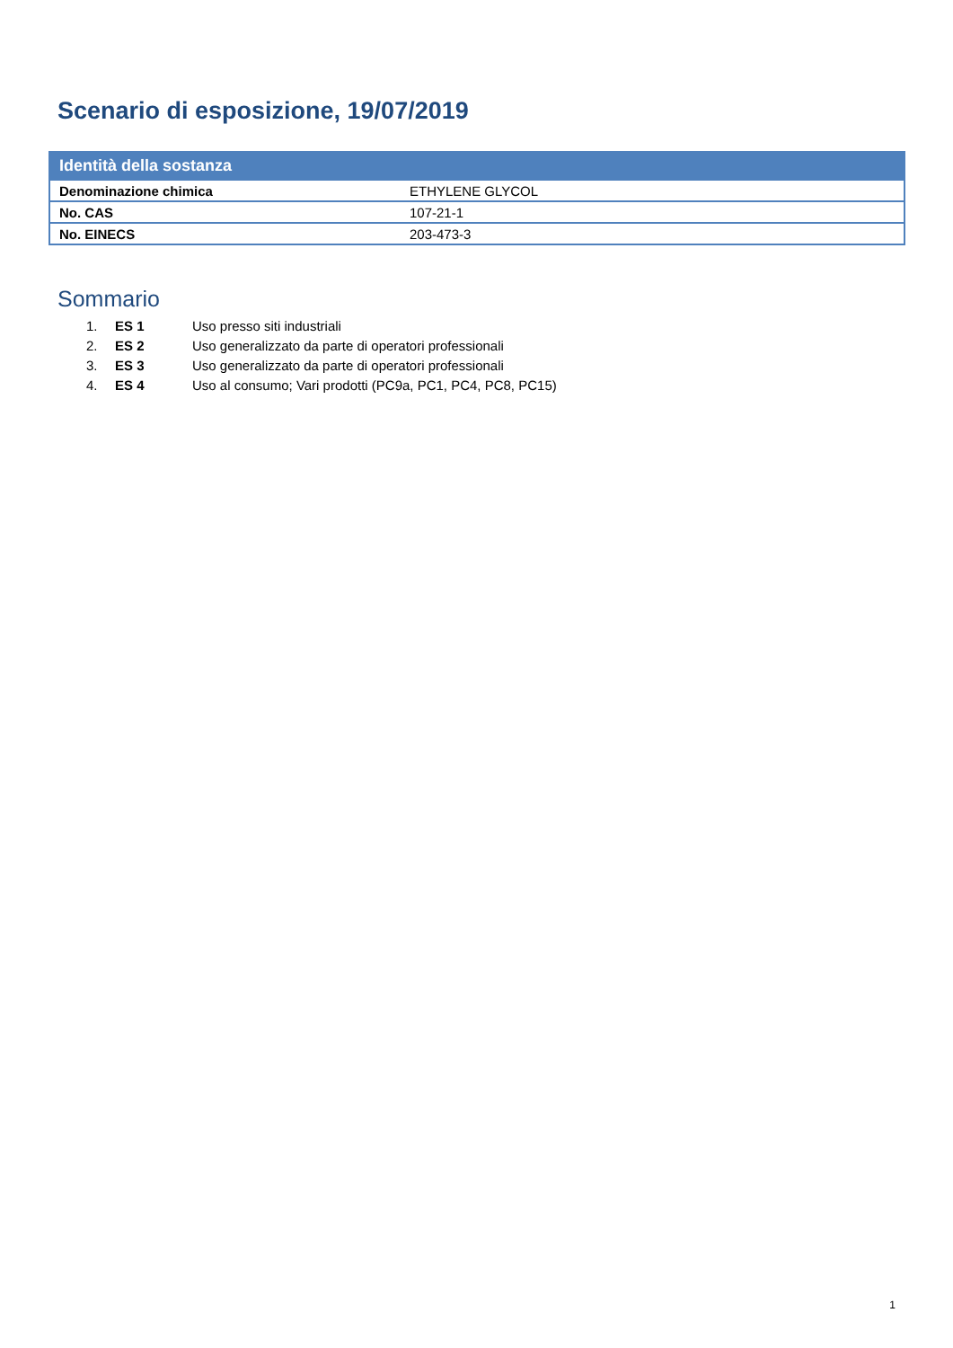Scenario di esposizione, 19/07/2019
| Identità della sostanza | |
| --- | --- |
| Denominazione chimica | ETHYLENE GLYCOL |
| No. CAS | 107-21-1 |
| No. EINECS | 203-473-3 |
Sommario
1. ES 1 Uso presso siti industriali
2. ES 2 Uso generalizzato da parte di operatori professionali
3. ES 3 Uso generalizzato da parte di operatori professionali
4. ES 4 Uso al consumo; Vari prodotti (PC9a, PC1, PC4, PC8, PC15)
1